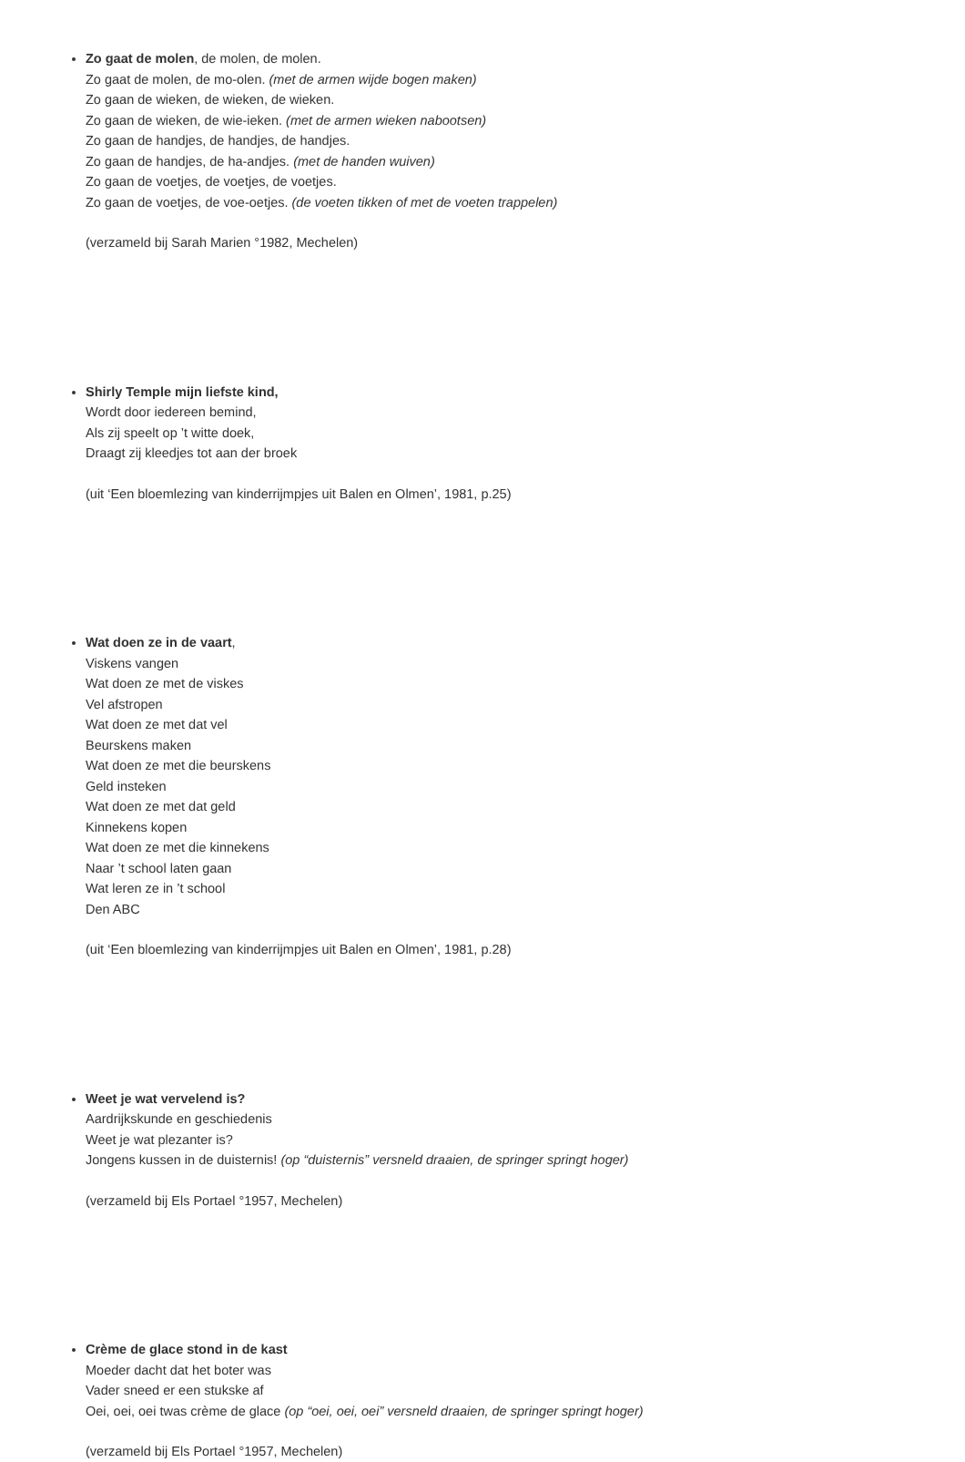Zo gaat de molen, de molen, de molen.
Zo gaat de molen, de mo-olen. (met de armen wijde bogen maken)
Zo gaan de wieken, de wieken, de wieken.
Zo gaan de wieken, de wie-ieken. (met de armen wieken nabootsen)
Zo gaan de handjes, de handjes, de handjes.
Zo gaan de handjes, de ha-andjes. (met de handen wuiven)
Zo gaan de voetjes, de voetjes, de voetjes.
Zo gaan de voetjes, de voe-oetjes. (de voeten tikken of met de voeten trappelen)
(verzameld bij Sarah Marien °1982, Mechelen)
Shirly Temple mijn liefste kind,
Wordt door iedereen bemind,
Als zij speelt op ’t witte doek,
Draagt zij kleedjes tot aan der broek
(uit ‘Een bloemlezing van kinderrijmpjes uit Balen en Olmen’, 1981, p.25)
Wat doen ze in de vaart,
Viskens vangen
Wat doen ze met de viskes
Vel afstropen
Wat doen ze met dat vel
Beurskens maken
Wat doen ze met die beurskens
Geld insteken
Wat doen ze met dat geld
Kinnekens kopen
Wat doen ze met die kinnekens
Naar ’t school laten gaan
Wat leren ze in ’t school
Den ABC
(uit ‘Een bloemlezing van kinderrijmpjes uit Balen en Olmen’, 1981, p.28)
Weet je wat vervelend is?
Aardrijkskunde en geschiedenis
Weet je wat plezanter is?
Jongens kussen in de duisternis! (op “duisternis” versneld draaien, de springer springt hoger)
(verzameld bij Els Portael °1957, Mechelen)
Crème de glace stond in de kast
Moeder dacht dat het boter was
Vader sneed er een stukske af
Oei, oei, oei twas crème de glace (op “oei, oei, oei” versneld draaien, de springer springt hoger)
(verzameld bij Els Portael °1957, Mechelen)